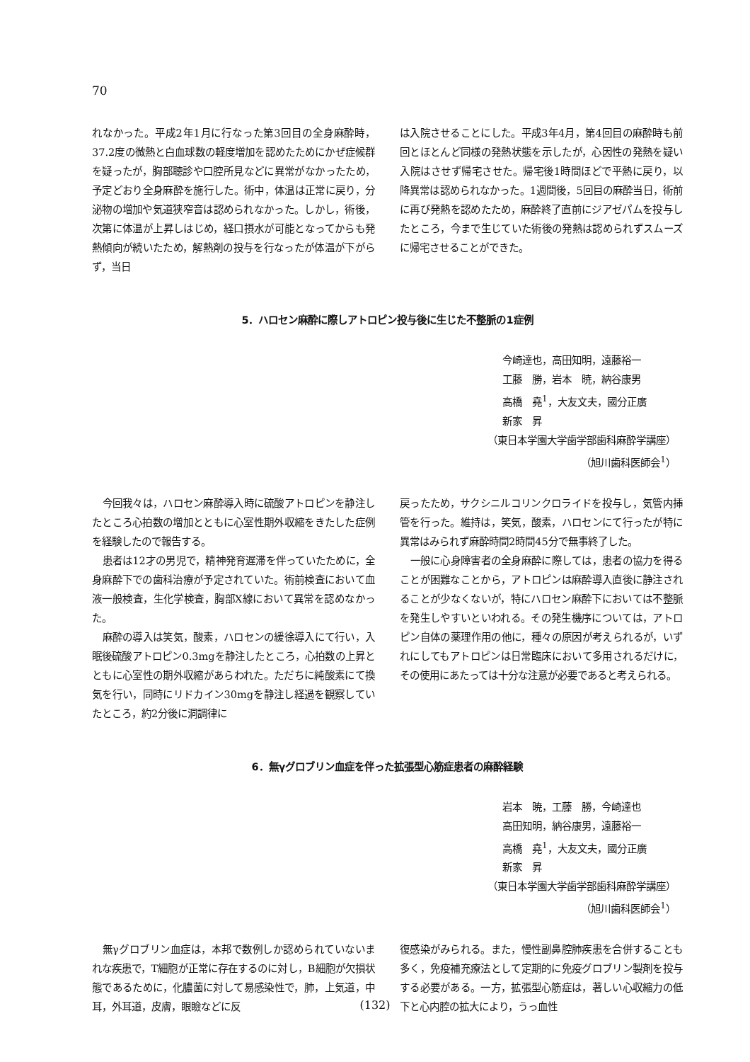70
れなかった。平成2年1月に行なった第3回目の全身麻酔時，37.2度の微熱と白血球数の軽度増加を認めたためにかぜ症候群を疑ったが，胸部聴診や口腔所見などに異常がなかったため，予定どおり全身麻酔を施行した。術中，体温は正常に戻り，分泌物の増加や気道狭窄音は認められなかった。しかし，術後，次第に体温が上昇しはじめ，経口摂水が可能となってからも発熱傾向が続いたため，解熱剤の投与を行なったが体温が下がらず，当日
は入院させることにした。平成3年4月，第4回目の麻酔時も前回とほとんど同様の発熱状態を示したが，心因性の発熱を疑い入院はさせず帰宅させた。帰宅後1時間ほどで平熱に戻り，以降異常は認められなかった。1週間後，5回目の麻酔当日，術前に再び発熱を認めたため，麻酔終了直前にジアゼパムを投与したところ，今まで生じていた術後の発熱は認められずスムーズに帰宅させることができた。
5．ハロセン麻酔に際しアトロピン投与後に生じた不整脈の1症例
今崎達也，高田知明，遠藤裕一
工藤　勝，岩本　暁，納谷康男
高橋　堯<sup>1</sup>，大友文夫，國分正廣
新家　昇
（東日本学園大学歯学部歯科麻酔学講座）
（旭川歯科医師会<sup>1</sup>）
今回我々は，ハロセン麻酔導入時に硫酸アトロピンを静注したところ心拍数の増加とともに心室性期外収縮をきたした症例を経験したので報告する。
患者は12才の男児で，精神発育遅滞を伴っていたために，全身麻酔下での歯科治療が予定されていた。術前検査において血液一般検査，生化学検査，胸部X線において異常を認めなかった。
麻酔の導入は笑気，酸素，ハロセンの緩徐導入にて行い，入眠後硫酸アトロピン0.3mgを静注したところ，心拍数の上昇とともに心室性の期外収縮があらわれた。ただちに純酸素にて換気を行い，同時にリドカイン30mgを静注し経過を観察していたところ，約2分後に洞調律に
戻ったため，サクシニルコリンクロライドを投与し，気管内挿管を行った。維持は，笑気，酸素，ハロセンにて行ったが特に異常はみられず麻酔時間2時間45分で無事終了した。
一般に心身障害者の全身麻酔に際しては，患者の協力を得ることが困難なことから，アトロピンは麻酔導入直後に静注されることが少なくないが，特にハロセン麻酔下においては不整脈を発生しやすいといわれる。その発生機序については，アトロピン自体の薬理作用の他に，種々の原因が考えられるが，いずれにしてもアトロピンは日常臨床において多用されるだけに，その使用にあたっては十分な注意が必要であると考えられる。
6．無γグロブリン血症を伴った拡張型心筋症患者の麻酔経験
岩本　暁，工藤　勝，今崎達也
高田知明，納谷康男，遠藤裕一
高橋　堯<sup>1</sup>，大友文夫，國分正廣
新家　昇
（東日本学園大学歯学部歯科麻酔学講座）
（旭川歯科医師会<sup>1</sup>）
無γグロブリン血症は，本邦で数例しか認められていないまれな疾患で，T細胞が正常に存在するのに対し，B細胞が欠損状態であるために，化膿菌に対して易感染性で，肺，上気道，中耳，外耳道，皮膚，眼瞼などに反
復感染がみられる。また，慢性副鼻腔肺疾患を合併することも多く，免疫補充療法として定期的に免疫グロブリン製剤を投与する必要がある。一方，拡張型心筋症は，著しい心収縮力の低下と心内腔の拡大により，うっ血性
(132)